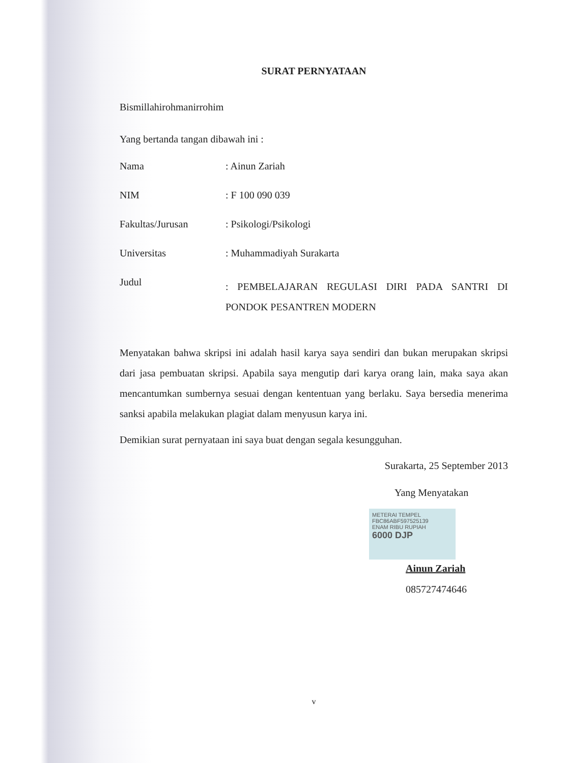SURAT PERNYATAAN
Bismillahirohmanirrohim
Yang bertanda tangan dibawah ini :
| Nama | : Ainun Zariah |
| NIM | : F 100 090 039 |
| Fakultas/Jurusan | : Psikologi/Psikologi |
| Universitas | : Muhammadiyah Surakarta |
| Judul | : PEMBELAJARAN REGULASI DIRI PADA SANTRI DI PONDOK PESANTREN MODERN |
Menyatakan bahwa skripsi ini adalah hasil karya saya sendiri dan bukan merupakan skripsi dari jasa pembuatan skripsi. Apabila saya mengutip dari karya orang lain, maka saya akan mencantumkan sumbernya sesuai dengan kententuan yang berlaku. Saya bersedia menerima sanksi apabila melakukan plagiat dalam menyusun karya ini.
Demikian surat pernyataan ini saya buat dengan segala kesungguhan.
Surakarta, 25 September 2013
Yang Menyatakan
METERAI TEMPEL
FBC86ABF597525139
ENAM RIBU RUPIAH
6000 DJP
Ainun Zariah
085727474646
v